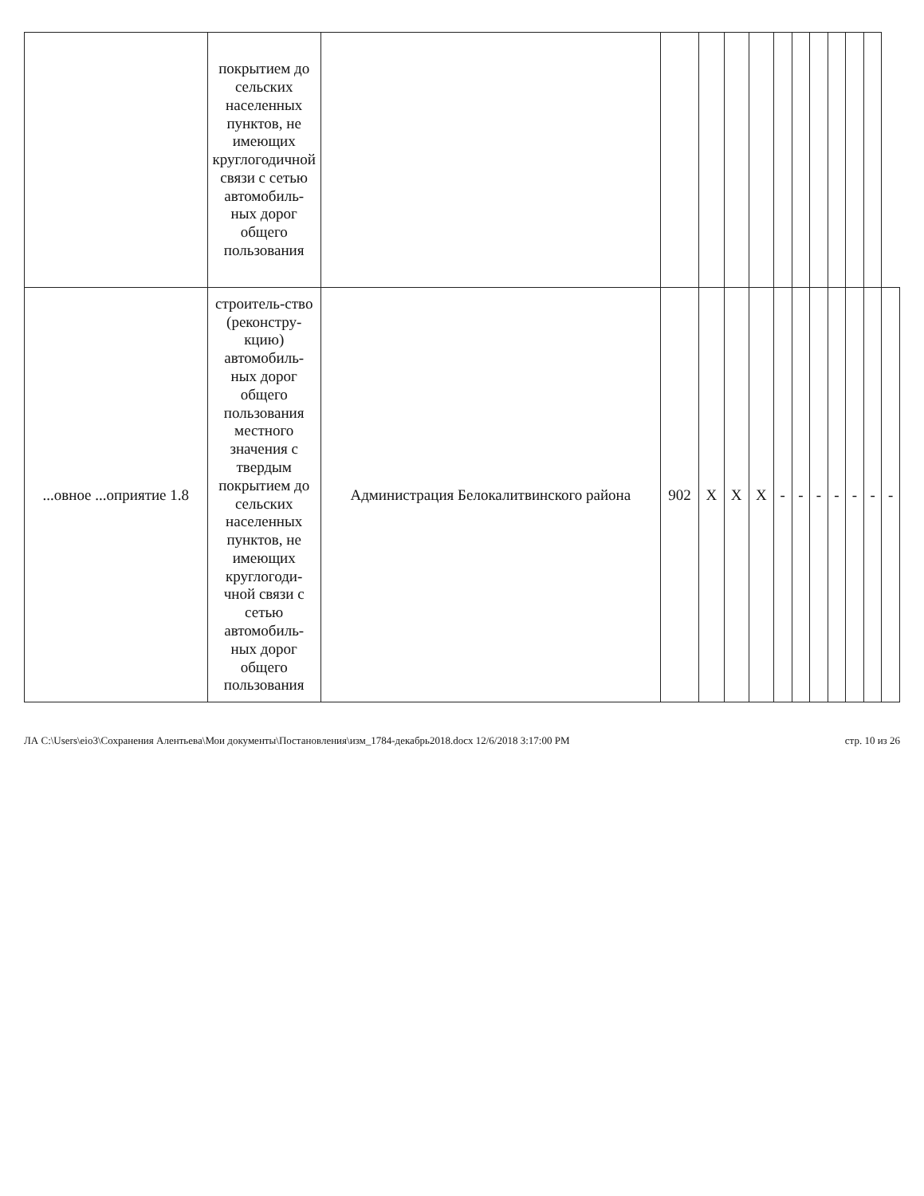| | покрытием до сельских населенных пунктов, не имеющих круглогодичной связи с сетью автомобиль-ных дорог общего пользования | | | | | | | | | | | | |
| ...овное ...оприятие 1.8 | строитель-ство (реконстру-кцию) автомобиль-ных дорог общего пользования местного значения с твердым покрытием до сельских населенных пунктов, не имеющих круглогоди-чной связи с сетью автомобиль-ных дорог общего пользования | Администрация Белокалитвинского района | 902 | Х | Х | Х | - | - | - | - | - | - | - |
ЛА C:\Users\eio3\Сохранения Алентьева\Мои документы\Постановления\изм_1784-декабрь2018.docx 12/6/2018 3:17:00 PM стр. 10 из 26